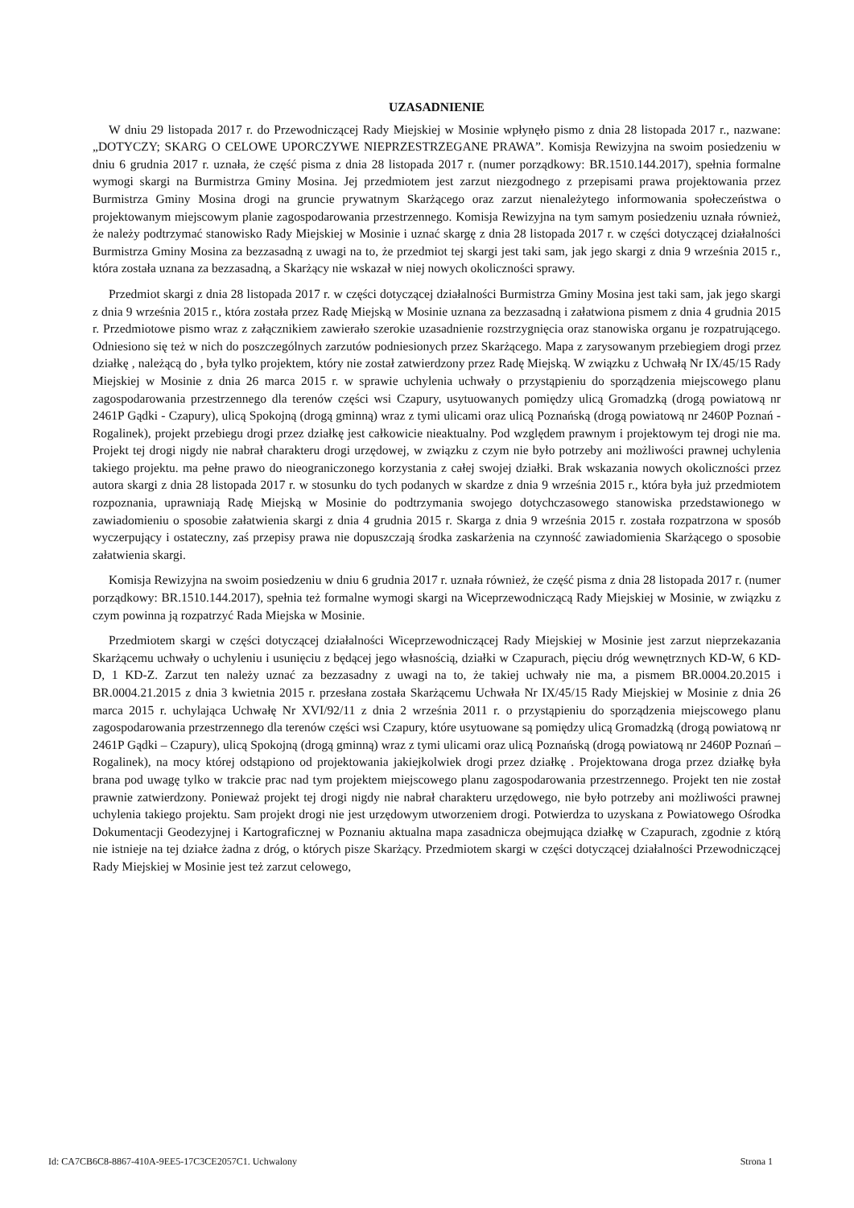UZASADNIENIE
W dniu 29 listopada 2017 r. do Przewodniczącej Rady Miejskiej w Mosinie wpłynęło pismo z dnia 28 listopada 2017 r., nazwane: „DOTYCZY; SKARG O CELOWE UPORCZYWE NIEPRZESTRZEGANE PRAWA”. Komisja Rewizyjna na swoim posiedzeniu w dniu 6 grudnia 2017 r. uznała, że część pisma z dnia 28 listopada 2017 r. (numer porządkowy: BR.1510.144.2017), spełnia formalne wymogi skargi na Burmistrza Gminy Mosina. Jej przedmiotem jest zarzut niezgodnego z przepisami prawa projektowania przez Burmistrza Gminy Mosina drogi na gruncie prywatnym Skarżącego oraz zarzut nienależytego informowania społeczeństwa o projektowanym miejscowym planie zagospodarowania przestrzennego. Komisja Rewizyjna na tym samym posiedzeniu uznała również, że należy podtrzymać stanowisko Rady Miejskiej w Mosinie i uznać skargę z dnia 28 listopada 2017 r. w części dotyczącej działalności Burmistrza Gminy Mosina za bezzasadną z uwagi na to, że przedmiot tej skargi jest taki sam, jak jego skargi z dnia 9 września 2015 r., która została uznana za bezzasadną, a Skarżący nie wskazał w niej nowych okoliczności sprawy.
Przedmiot skargi z dnia 28 listopada 2017 r. w części dotyczącej działalności Burmistrza Gminy Mosina jest taki sam, jak jego skargi z dnia 9 września 2015 r., która została przez Radę Miejską w Mosinie uznana za bezzasadną i załatwiona pismem z dnia 4 grudnia 2015 r. Przedmiotowe pismo wraz z załącznikiem zawierało szerokie uzasadnienie rozstrzygnięcia oraz stanowiska organu je rozpatrującego. Odniesiono się też w nich do poszczególnych zarzutów podniesionych przez Skarżącego. Mapa z zarysowanym przebiegiem drogi przez działkę , należącą do , była tylko projektem, który nie został zatwierdzony przez Radę Miejską. W związku z Uchwałą Nr IX/45/15 Rady Miejskiej w Mosinie z dnia 26 marca 2015 r. w sprawie uchylenia uchwały o przystąpieniu do sporządzenia miejscowego planu zagospodarowania przestrzennego dla terenów części wsi Czapury, usytuowanych pomiędzy ulicą Gromadzką (drogą powiatową nr 2461P Gądki - Czapury), ulicą Spokojną (drogą gminną) wraz z tymi ulicami oraz ulicą Poznańską (drogą powiatową nr 2460P Poznań - Rogalinek), projekt przebiegu drogi przez działkę jest całkowicie nieaktualny. Pod względem prawnym i projektowym tej drogi nie ma. Projekt tej drogi nigdy nie nabrał charakteru drogi urzędowej, w związku z czym nie było potrzeby ani możliwości prawnej uchylenia takiego projektu. ma pełne prawo do nieograniczonego korzystania z całej swojej działki. Brak wskazania nowych okoliczności przez autora skargi z dnia 28 listopada 2017 r. w stosunku do tych podanych w skardze z dnia 9 września 2015 r., która była już przedmiotem rozpoznania, uprawniają Radę Miejską w Mosinie do podtrzymania swojego dotychczasowego stanowiska przedstawionego w zawiadomieniu o sposobie załatwienia skargi z dnia 4 grudnia 2015 r. Skarga z dnia 9 września 2015 r. została rozpatrzona w sposób wyczerpujący i ostateczny, zaś przepisy prawa nie dopuszczają środka zaskarżenia na czynność zawiadomienia Skarżącego o sposobie załatwienia skargi.
Komisja Rewizyjna na swoim posiedzeniu w dniu 6 grudnia 2017 r. uznała również, że część pisma z dnia 28 listopada 2017 r. (numer porządkowy: BR.1510.144.2017), spełnia też formalne wymogi skargi na Wiceprzewodniczącą Rady Miejskiej w Mosinie, w związku z czym powinna ją rozpatrzyć Rada Miejska w Mosinie.
Przedmiotem skargi w części dotyczącej działalności Wiceprzewodniczącej Rady Miejskiej w Mosinie jest zarzut nieprzekazania Skarżącemu uchwały o uchyleniu i usunięciu z będącej jego własnością, działki w Czapurach, pięciu dróg wewnętrznych KD-W, 6 KD-D, 1 KD-Z. Zarzut ten należy uznać za bezzasadny z uwagi na to, że takiej uchwały nie ma, a pismem BR.0004.20.2015 i BR.0004.21.2015 z dnia 3 kwietnia 2015 r. przesłana została Skarżącemu Uchwała Nr IX/45/15 Rady Miejskiej w Mosinie z dnia 26 marca 2015 r. uchylająca Uchwałę Nr XVI/92/11 z dnia 2 września 2011 r. o przystąpieniu do sporządzenia miejscowego planu zagospodarowania przestrzennego dla terenów części wsi Czapury, które usytuowane są pomiędzy ulicą Gromadzką (drogą powiatową nr 2461P Gądki – Czapury), ulicą Spokojną (drogą gminną) wraz z tymi ulicami oraz ulicą Poznańską (drogą powiatową nr 2460P Poznań – Rogalinek), na mocy której odstąpiono od projektowania jakiejkolwiek drogi przez działkę . Projektowana droga przez działkę była brana pod uwagę tylko w trakcie prac nad tym projektem miejscowego planu zagospodarowania przestrzennego. Projekt ten nie został prawnie zatwierdzony. Ponieważ projekt tej drogi nigdy nie nabrał charakteru urzędowego, nie było potrzeby ani możliwości prawnej uchylenia takiego projektu. Sam projekt drogi nie jest urzędowym utworzeniem drogi. Potwierdza to uzyskana z Powiatowego Ośrodka Dokumentacji Geodezyjnej i Kartograficznej w Poznaniu aktualna mapa zasadnicza obejmująca działkę w Czapurach, zgodnie z którą nie istnieje na tej działce żadna z dróg, o których pisze Skarżący. Przedmiotem skargi w części dotyczącej działalności Przewodniczącej Rady Miejskiej w Mosinie jest też zarzut celowego,
Id: CA7CB6C8-8867-410A-9EE5-17C3CE2057C1. Uchwalony Strona 1